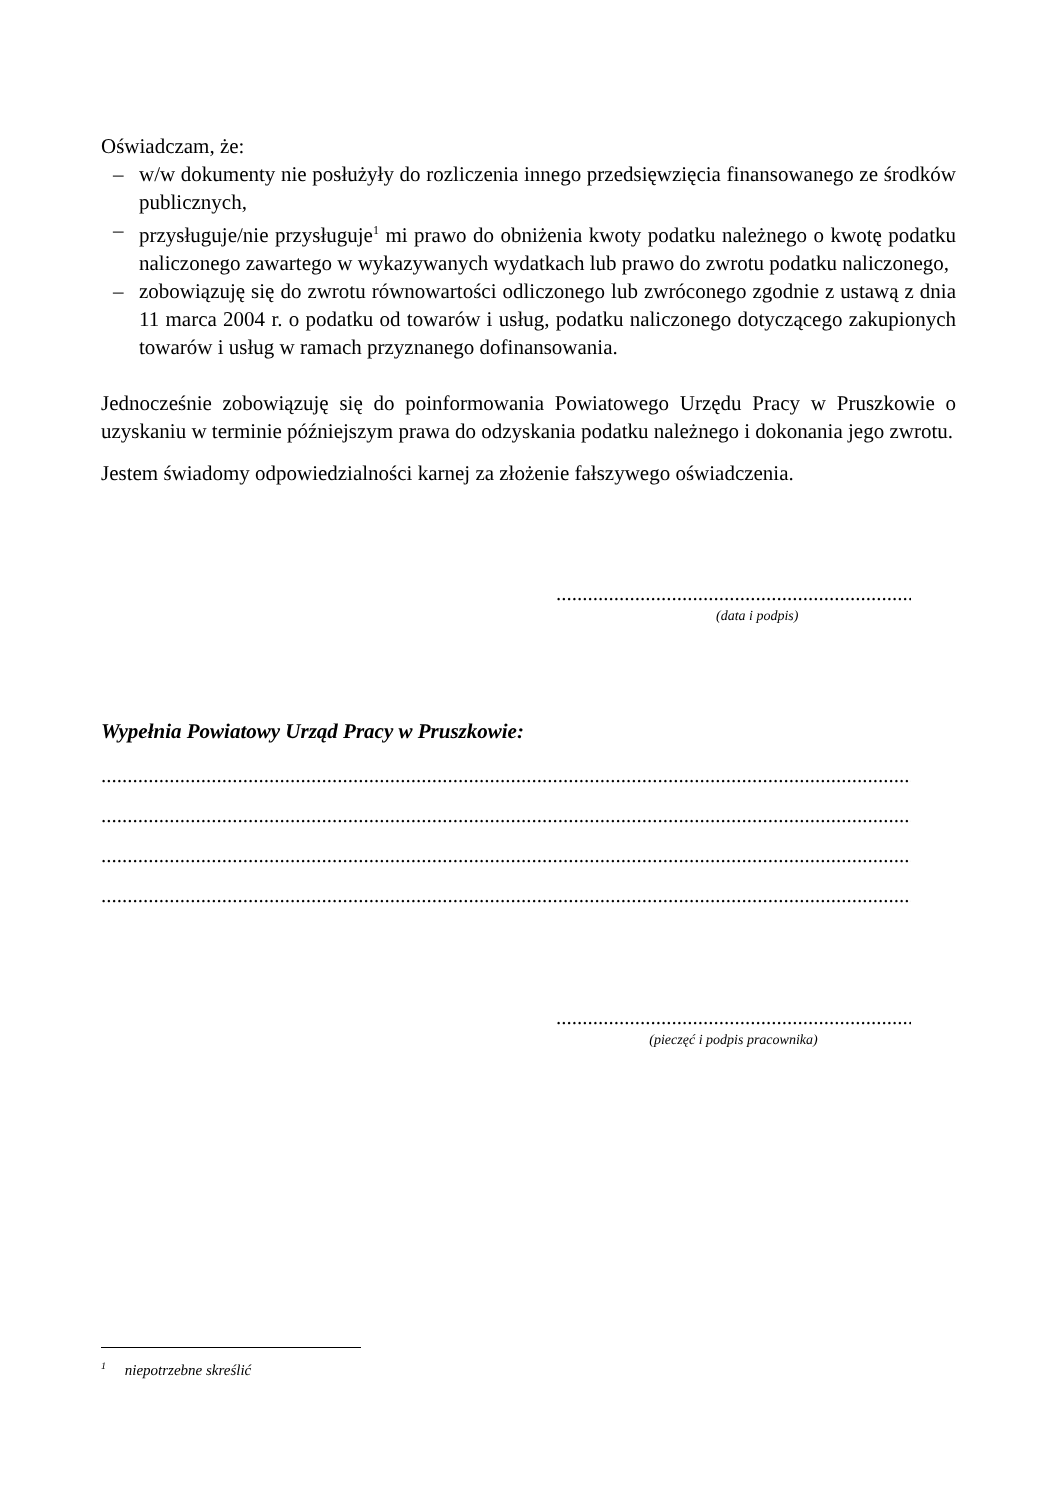Oświadczam, że:
– w/w dokumenty nie posłużyły do rozliczenia innego przedsięwzięcia finansowanego ze środków publicznych,
– przysługuje/nie przysługuje<sup>1</sup> mi prawo do obniżenia kwoty podatku należnego o kwotę podatku naliczonego zawartego w wykazywanych wydatkach lub prawo do zwrotu podatku naliczonego,
– zobowiązuję się do zwrotu równowartości odliczonego lub zwróconego zgodnie z ustawą z dnia 11 marca 2004 r. o podatku od towarów i usług, podatku naliczonego dotyczącego zakupionych towarów i usług w ramach przyznanego dofinansowania.
Jednocześnie zobowiązuję się do poinformowania Powiatowego Urzędu Pracy w Pruszkowie o uzyskaniu w terminie późniejszym prawa do odzyskania podatku należnego i dokonania jego zwrotu.
Jestem świadomy odpowiedzialności karnej za złożenie fałszywego oświadczenia.
..........................................................................
(data i podpis)
Wypełnia Powiatowy Urząd Pracy w Pruszkowie:
.........................................................................................................................................................................
.........................................................................................................................................................................
.........................................................................................................................................................................
.........................................................................................................................................................................
..........................................................................
(pieczęć i podpis pracownika)
<sup>1</sup> niepotrzebne skreślić